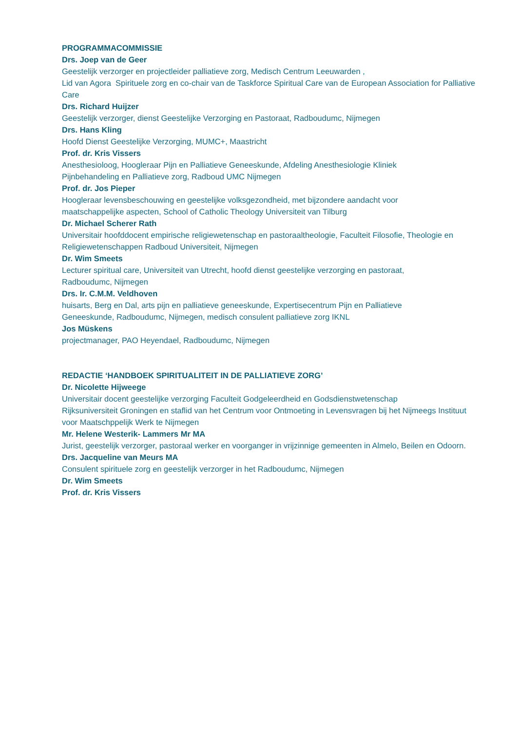PROGRAMMACOMMISSIE
Drs. Joep van de Geer
Geestelijk verzorger en projectleider palliatieve zorg, Medisch Centrum Leeuwarden ,
Lid van Agora Spirituele zorg en co-chair van de Taskforce Spiritual Care van de European Association for Palliative Care
Drs. Richard Huijzer
Geestelijk verzorger, dienst Geestelijke Verzorging en Pastoraat, Radboudumc, Nijmegen
Drs. Hans Kling
Hoofd Dienst Geestelijke Verzorging, MUMC+, Maastricht
Prof. dr. Kris Vissers
Anesthesioloog, Hoogleraar Pijn en Palliatieve Geneeskunde, Afdeling Anesthesiologie Kliniek
Pijnbehandeling en Palliatieve zorg, Radboud UMC Nijmegen
Prof. dr. Jos Pieper
Hoogleraar levensbeschouwing en geestelijke volksgezondheid, met bijzondere aandacht voor
maatschappelijke aspecten, School of Catholic Theology Universiteit van Tilburg
Dr. Michael Scherer Rath
Universitair hoofddocent empirische religiewetenschap en pastoraaltheologie, Faculteit Filosofie, Theologie en Religiewetenschappen Radboud Universiteit, Nijmegen
Dr. Wim Smeets
Lecturer spiritual care, Universiteit van Utrecht, hoofd dienst geestelijke verzorging en pastoraat,
Radboudumc, Nijmegen
Drs. Ir. C.M.M. Veldhoven
huisarts, Berg en Dal, arts pijn en palliatieve geneeskunde, Expertisecentrum Pijn en Palliatieve
Geneeskunde, Radboudumc, Nijmegen, medisch consulent palliatieve zorg IKNL
Jos Müskens
projectmanager, PAO Heyendael, Radboudumc, Nijmegen
REDACTIE ‘HANDBOEK SPIRITUALITEIT IN DE PALLIATIEVE ZORG’
Dr. Nicolette Hijweege
Universitair docent geestelijke verzorging Faculteit Godgeleerdheid en Godsdienstwetenschap
Rijksuniversiteit Groningen en staflid van het Centrum voor Ontmoeting in Levensvragen bij het Nijmeegs Instituut voor Maatschppelijk Werk te Nijmegen
Mr. Helene Westerik- Lammers Mr MA
Jurist, geestelijk verzorger, pastoraal werker en voorganger in vrijzinnige gemeenten in Almelo, Beilen en Odoorn.
Drs. Jacqueline van Meurs MA
Consulent spirituele zorg en geestelijk verzorger in het Radboudumc, Nijmegen
Dr. Wim Smeets
Prof. dr. Kris Vissers